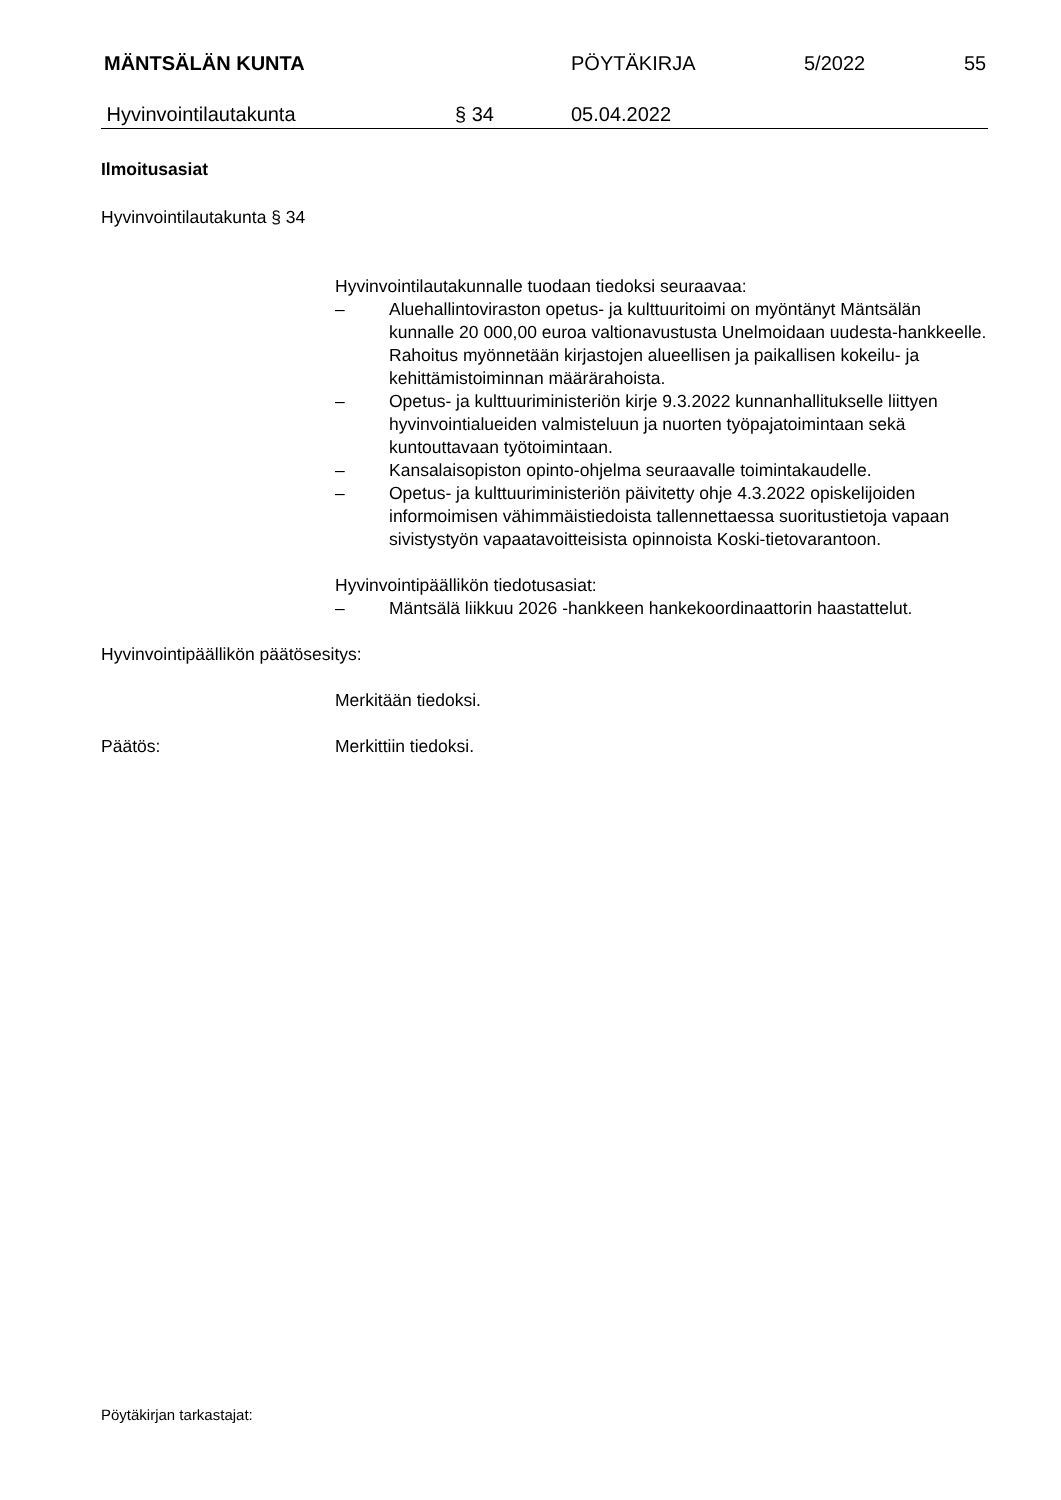MÄNTSÄLÄN KUNTA PÖYTÄKIRJA 5/2022 55
Hyvinvointilautakunta § 34 05.04.2022
Ilmoitusasiat
Hyvinvointilautakunta § 34
Hyvinvointilautakunnalle tuodaan tiedoksi seuraavaa:
– Aluehallintoviraston opetus- ja kulttuuritoimi on myöntänyt Mäntsälän kunnalle 20 000,00 euroa valtionavustusta Unelmoidaan uudesta-hankkeelle. Rahoitus myönnetään kirjastojen alueellisen ja paikallisen kokeilu- ja kehittämistoiminnan määrärahoista.
– Opetus- ja kulttuuriministeriön kirje 9.3.2022 kunnanhallitukselle liittyen hyvinvointialueiden valmisteluun ja nuorten työpajatoimintaan sekä kuntouttavaan työtoimintaan.
– Kansalaisopiston opinto-ohjelma seuraavalle toimintakaudelle.
– Opetus- ja kulttuuriministeriön päivitetty ohje 4.3.2022 opiskelijoiden informoimisen vähimmäistiedoista tallennettaessa suoritustietoja vapaan sivistystyön vapaatavoitteisista opinnoista Koski-tietovarantoon.
Hyvinvointipäällikön tiedotusasiat:
– Mäntsälä liikkuu 2026 -hankkeen hankekoordinaattorin haastattelut.
Hyvinvointipäällikön päätösesitys:
Merkitään tiedoksi.
Päätös: Merkittiin tiedoksi.
Pöytäkirjan tarkastajat: